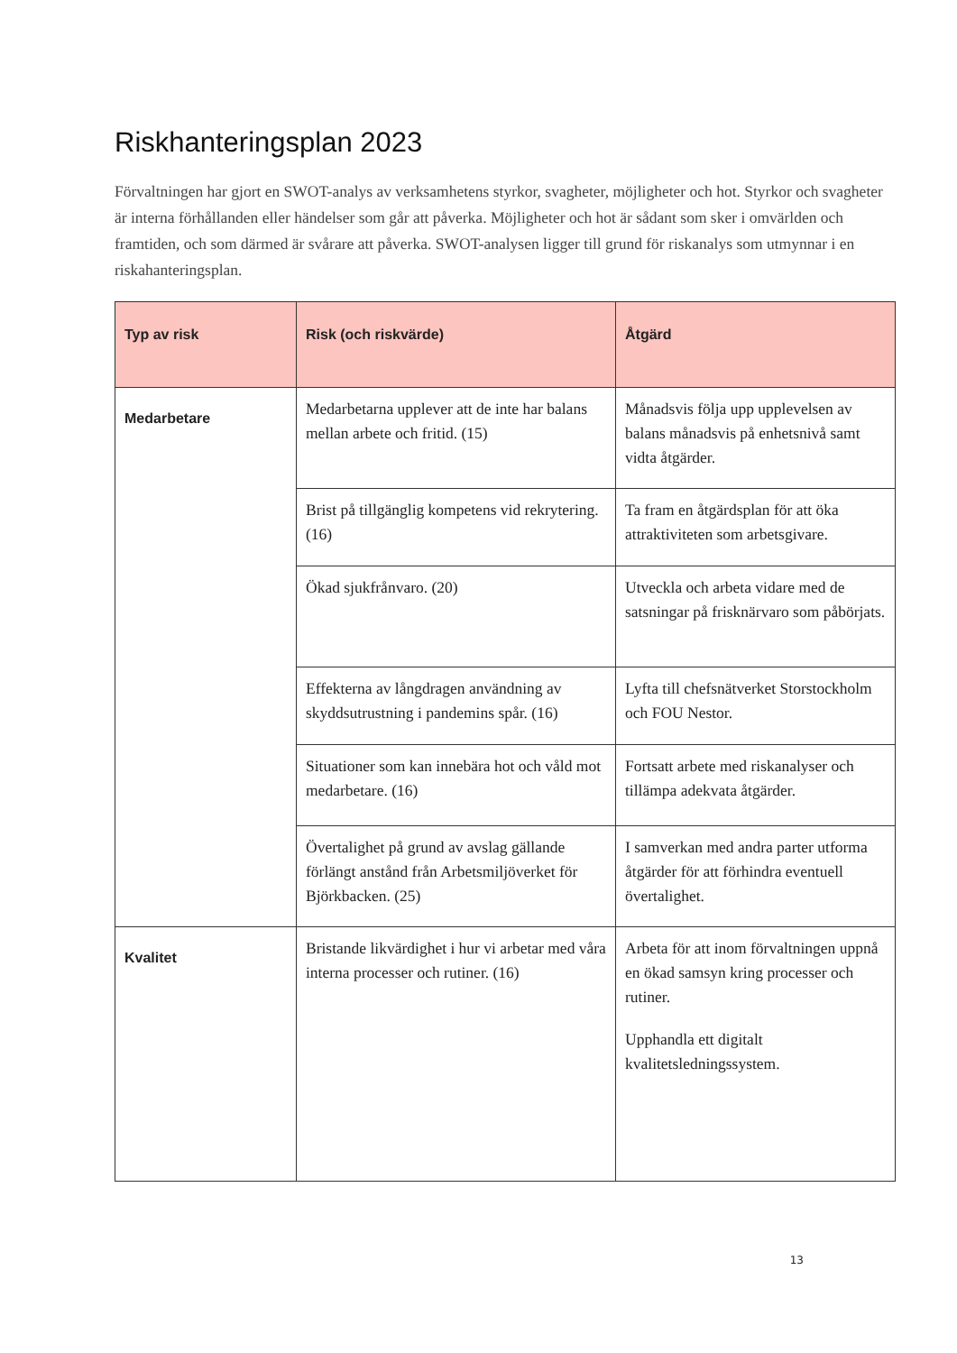Riskhanteringsplan 2023
Förvaltningen har gjort en SWOT-analys av verksamhetens styrkor, svagheter, möjligheter och hot. Styrkor och svagheter är interna förhållanden eller händelser som går att påverka. Möjligheter och hot är sådant som sker i omvärlden och framtiden, och som därmed är svårare att påverka. SWOT-analysen ligger till grund för riskanalys som utmynnar i en riskahanteringsplan.
| Typ av risk | Risk (och riskvärde) | Åtgärd |
| --- | --- | --- |
| Medarbetare | Medarbetarna upplever att de inte har balans mellan arbete och fritid. (15) | Månadsvis följa upp upplevelsen av balans månadsvis på enhetsnivå samt vidta åtgärder. |
| | Brist på tillgänglig kompetens vid rekrytering. (16) | Ta fram en åtgärdsplan för att öka attraktiviteten som arbetsgivare. |
| | Ökad sjukfrånvaro. (20) | Utveckla och arbeta vidare med de satsningar på frisknärvaro som påbörjats. |
| | Effekterna av långdragen användning av skyddsutrustning i pandemins spår. (16) | Lyfta till chefsnätverket Storstockholm och FOU Nestor. |
| | Situationer som kan innebära hot och våld mot medarbetare. (16) | Fortsatt arbete med riskanalyser och tillämpa adekvata åtgärder. |
| | Övertalighet på grund av avslag gällande förlängt anstånd från Arbetsmiljöverket för Björkbacken. (25) | I samverkan med andra parter utforma åtgärder för att förhindra eventuell övertalighet. |
| Kvalitet | Bristande likvärdighet i hur vi arbetar med våra interna processer och rutiner. (16) | Arbeta för att inom förvaltningen uppnå en ökad samsyn kring processer och rutiner. Upphandla ett digitalt kvalitetsledningssystem. |
13